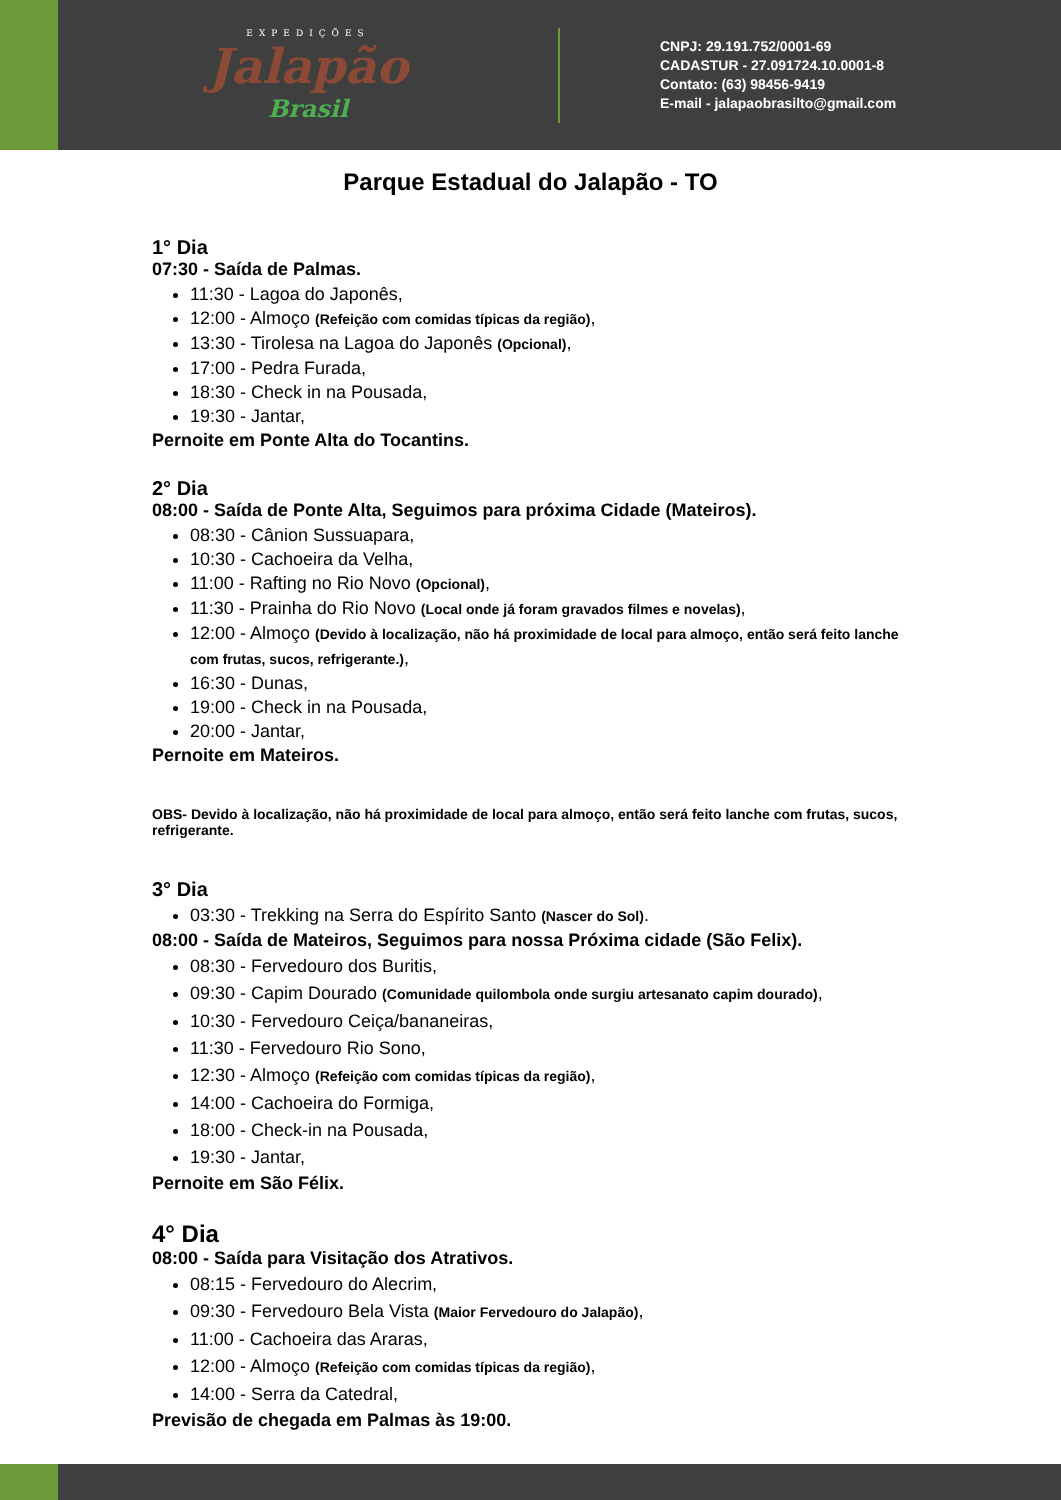EXPEDIÇÕES
Jalapão
Brasil
CNPJ: 29.191.752/0001-69
CADASTUR - 27.091724.10.0001-8
Contato: (63) 98456-9419
E-mail - jalapaobrasilto@gmail.com
Parque Estadual do Jalapão - TO
1° Dia
07:30 - Saída de Palmas.
11:30 - Lagoa do Japonês,
12:00 - Almoço (Refeição com comidas típicas da região),
13:30 - Tirolesa na Lagoa do Japonês (Opcional),
17:00 - Pedra Furada,
18:30 - Check in na Pousada,
19:30 - Jantar,
Pernoite em Ponte Alta do Tocantins.
2° Dia
08:00 - Saída de Ponte Alta, Seguimos para próxima Cidade (Mateiros).
08:30 - Cânion Sussuapara,
10:30 - Cachoeira da Velha,
11:00 - Rafting no Rio Novo (Opcional),
11:30 - Prainha do Rio Novo (Local onde já foram gravados filmes e novelas),
12:00 - Almoço (Devido à localização, não há proximidade de local para almoço, então será feito lanche com frutas, sucos, refrigerante.),
16:30 - Dunas,
19:00 - Check in na Pousada,
20:00 - Jantar,
Pernoite em Mateiros.
OBS- Devido à localização, não há proximidade de local para almoço, então será feito lanche com frutas, sucos, refrigerante.
3° Dia
03:30 - Trekking na Serra do Espírito Santo (Nascer do Sol).
08:00 - Saída de Mateiros, Seguimos para nossa Próxima cidade (São Felix).
08:30 - Fervedouro dos Buritis,
09:30 - Capim Dourado (Comunidade quilombola onde surgiu artesanato capim dourado),
10:30 - Fervedouro Ceiça/bananeiras,
11:30 - Fervedouro Rio Sono,
12:30 - Almoço (Refeição com comidas típicas da região),
14:00 - Cachoeira do Formiga,
18:00 - Check-in na Pousada,
19:30 - Jantar,
Pernoite em São Félix.
4° Dia
08:00 - Saída para Visitação dos Atrativos.
08:15 - Fervedouro do Alecrim,
09:30 - Fervedouro Bela Vista (Maior Fervedouro do Jalapão),
11:00 - Cachoeira das Araras,
12:00 - Almoço (Refeição com comidas típicas da região),
14:00 - Serra da Catedral,
Previsão de chegada em Palmas às 19:00.